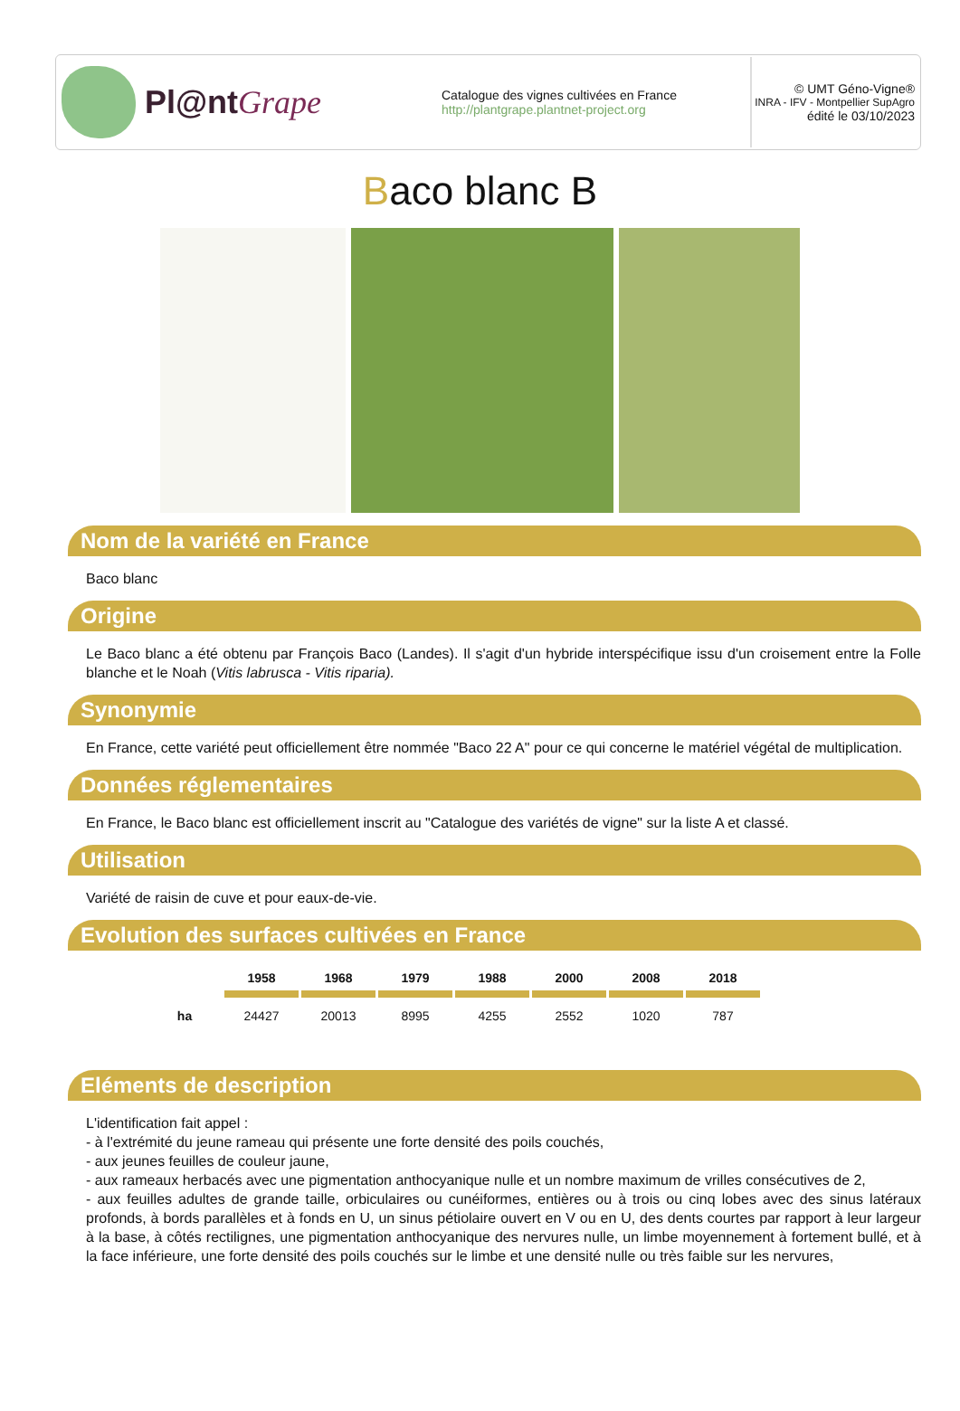Pl@ntGrape
Catalogue des vignes cultivées en France
http://plantgrape.plantnet-project.org
© UMT Géno-Vigne®
INRA - IFV - Montpellier SupAgro
édité le 03/10/2023
Baco blanc B
Nom de la variété en France
Baco blanc
Origine
Le Baco blanc a été obtenu par François Baco (Landes). Il s'agit d'un hybride interspécifique issu d'un croisement entre la Folle blanche et le Noah (Vitis labrusca - Vitis riparia).
Synonymie
En France, cette variété peut officiellement être nommée "Baco 22 A" pour ce qui concerne le matériel végétal de multiplication.
Données réglementaires
En France, le Baco blanc est officiellement inscrit au "Catalogue des variétés de vigne" sur la liste A et classé.
Utilisation
Variété de raisin de cuve et pour eaux-de-vie.
Evolution des surfaces cultivées en France
| | 1958 | 1968 | 1979 | 1988 | 2000 | 2008 | 2018 |
| --- | --- | --- | --- | --- | --- | --- | --- |
| ha | 24427 | 20013 | 8995 | 4255 | 2552 | 1020 | 787 |
Eléments de description
L'identification fait appel :
- à l'extrémité du jeune rameau qui présente une forte densité des poils couchés,
- aux jeunes feuilles de couleur jaune,
- aux rameaux herbacés avec une pigmentation anthocyanique nulle et un nombre maximum de vrilles consécutives de 2,
- aux feuilles adultes de grande taille, orbiculaires ou cunéiformes, entières ou à trois ou cinq lobes avec des sinus latéraux profonds, à bords parallèles et à fonds en U, un sinus pétiolaire ouvert en V ou en U, des dents courtes par rapport à leur largeur à la base, à côtés rectilignes, une pigmentation anthocyanique des nervures nulle, un limbe moyennement à fortement bullé, et à la face inférieure, une forte densité des poils couchés sur le limbe et une densité nulle ou très faible sur les nervures,